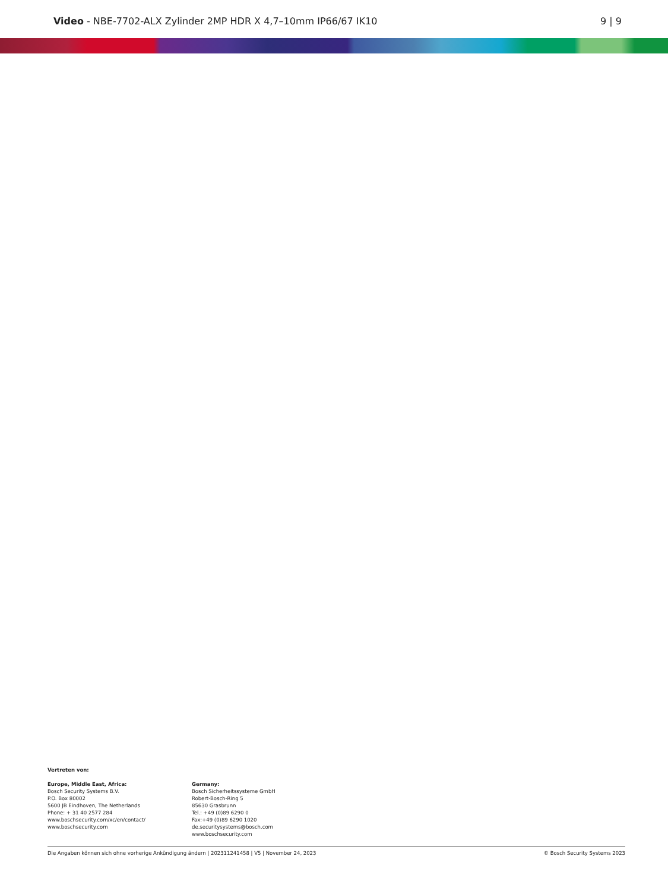Video - NBE-7702-ALX Zylinder 2MP HDR X 4,7–10mm IP66/67 IK10
9 | 9
Vertreten von:
Europe, Middle East, Africa:
Bosch Security Systems B.V.
P.O. Box 80002
5600 JB Eindhoven, The Netherlands
Phone: + 31 40 2577 284
www.boschsecurity.com/xc/en/contact/
www.boschsecurity.com
Germany:
Bosch Sicherheitssysteme GmbH
Robert-Bosch-Ring 5
85630 Grasbrunn
Tel.: +49 (0)89 6290 0
Fax:+49 (0)89 6290 1020
de.securitysystems@bosch.com
www.boschsecurity.com
Die Angaben können sich ohne vorherige Ankündigung ändern | 202311241458 | V5 | November 24, 2023 © Bosch Security Systems 2023